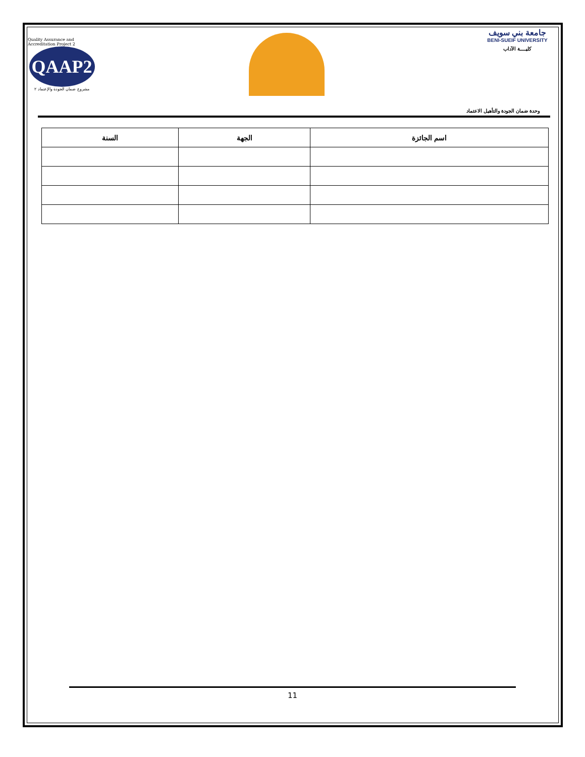Quality Assurance and Accreditation Project 2
QAAP2
مشروع ضمان الجودة والإعتماد ٢
جامعة بني سويف
BENI-SUEIF UNIVERSITY
كليــــة الآداب
وحدة ضمان الجودة والتأهيل الاعتماد
| اسم الجائزة | الجهة | السنة |
| --- | --- | --- |
11